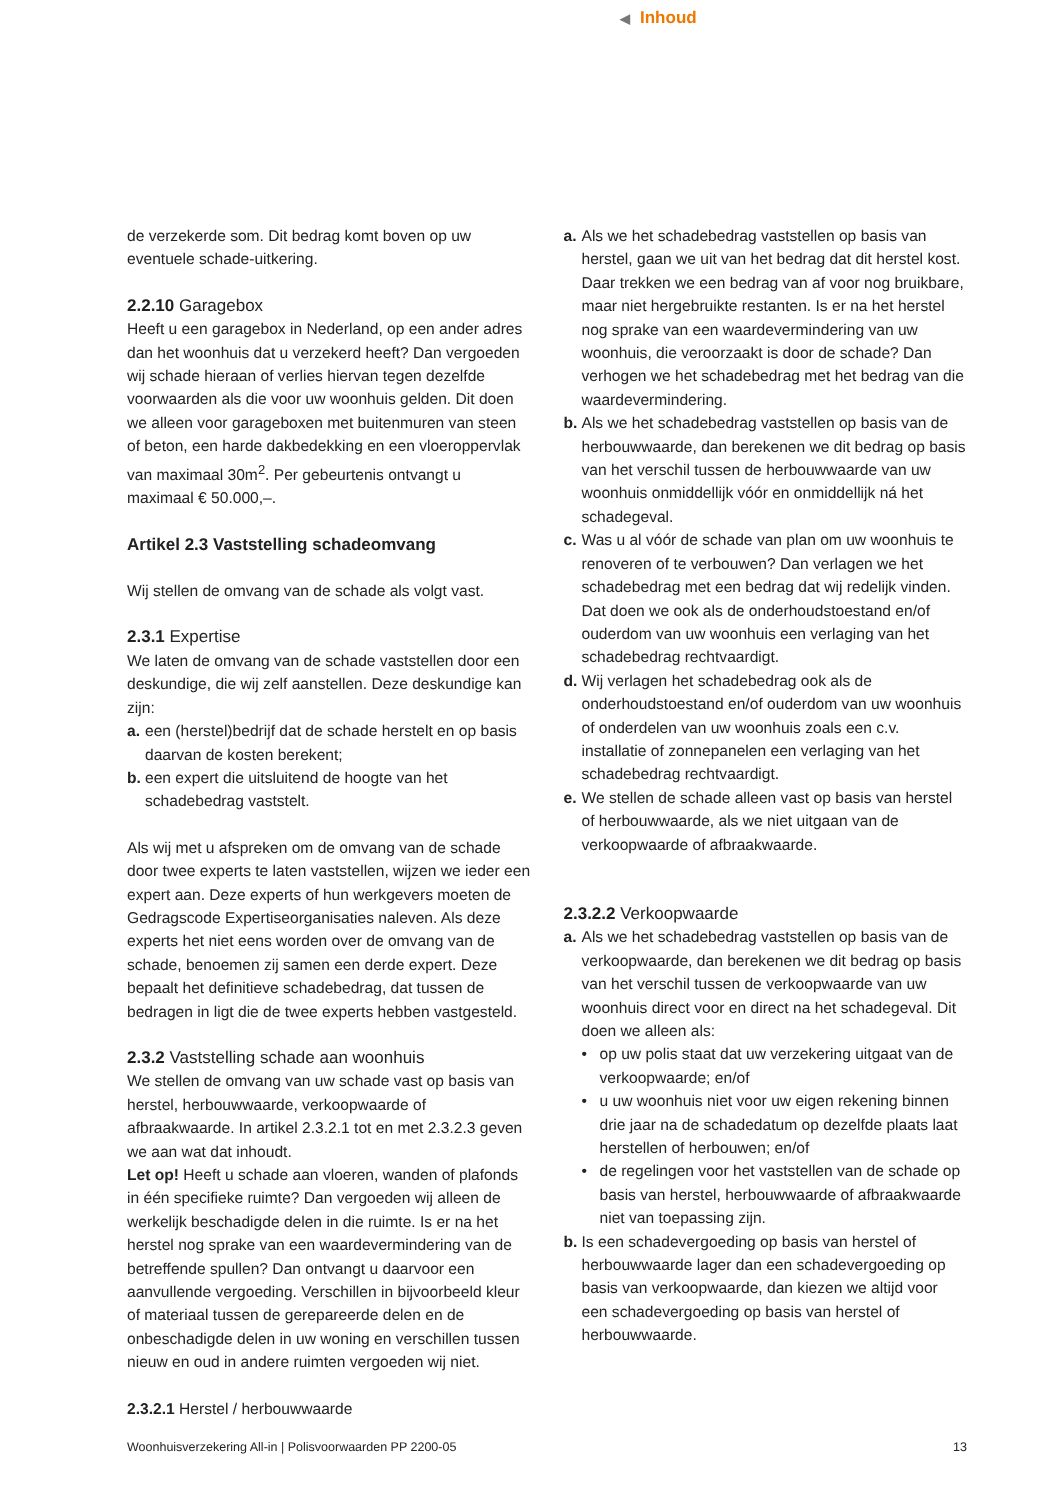◀ Inhoud
de verzekerde som. Dit bedrag komt boven op uw eventuele schade-uitkering.
2.2.10 Garagebox
Heeft u een garagebox in Nederland, op een ander adres dan het woonhuis dat u verzekerd heeft? Dan vergoeden wij schade hieraan of verlies hiervan tegen dezelfde voorwaarden als die voor uw woonhuis gelden. Dit doen we alleen voor garageboxen met buitenmuren van steen of beton, een harde dakbedekking en een vloeroppervlak van maximaal 30m<sup>2</sup>. Per gebeurtenis ontvangt u maximaal € 50.000,–.
Artikel 2.3 Vaststelling schadeomvang
Wij stellen de omvang van de schade als volgt vast.
2.3.1 Expertise
We laten de omvang van de schade vaststellen door een deskundige, die wij zelf aanstellen. Deze deskundige kan zijn:
a.
een (herstel)bedrijf dat de schade herstelt en op basis daarvan de kosten berekent;
b.
een expert die uitsluitend de hoogte van het schadebedrag vaststelt.
Als wij met u afspreken om de omvang van de schade door twee experts te laten vaststellen, wijzen we ieder een expert aan. Deze experts of hun werkgevers moeten de Gedragscode Expertiseorganisaties naleven. Als deze experts het niet eens worden over de omvang van de schade, benoemen zij samen een derde expert. Deze bepaalt het definitieve schadebedrag, dat tussen de bedragen in ligt die de twee experts hebben vastgesteld.
2.3.2 Vaststelling schade aan woonhuis
We stellen de omvang van uw schade vast op basis van herstel, herbouwwaarde, verkoopwaarde of afbraakwaarde. In artikel 2.3.2.1 tot en met 2.3.2.3 geven we aan wat dat inhoudt.
Let op! Heeft u schade aan vloeren, wanden of plafonds in één specifieke ruimte? Dan vergoeden wij alleen de werkelijk beschadigde delen in die ruimte. Is er na het herstel nog sprake van een waardevermindering van de betreffende spullen? Dan ontvangt u daarvoor een aanvullende vergoeding. Verschillen in bijvoorbeeld kleur of materiaal tussen de gerepareerde delen en de onbeschadigde delen in uw woning en verschillen tussen nieuw en oud in andere ruimten vergoeden wij niet.
2.3.2.1 Herstel / herbouwwaarde
a.
Als we het schadebedrag vaststellen op basis van herstel, gaan we uit van het bedrag dat dit herstel kost. Daar trekken we een bedrag van af voor nog bruikbare, maar niet hergebruikte restanten. Is er na het herstel nog sprake van een waardevermindering van uw woonhuis, die veroorzaakt is door de schade? Dan verhogen we het schadebedrag met het bedrag van die waardevermindering.
b.
Als we het schadebedrag vaststellen op basis van de herbouwwaarde, dan berekenen we dit bedrag op basis van het verschil tussen de herbouwwaarde van uw woonhuis onmiddellijk vóór en onmiddellijk ná het schadegeval.
c.
Was u al vóór de schade van plan om uw woonhuis te renoveren of te verbouwen? Dan verlagen we het schadebedrag met een bedrag dat wij redelijk vinden. Dat doen we ook als de onderhoudstoestand en/of ouderdom van uw woonhuis een verlaging van het schadebedrag rechtvaardigt.
d.
Wij verlagen het schadebedrag ook als de onderhoudstoestand en/of ouderdom van uw woonhuis of onderdelen van uw woonhuis zoals een c.v. installatie of zonnepanelen een verlaging van het schadebedrag rechtvaardigt.
e.
We stellen de schade alleen vast op basis van herstel of herbouwwaarde, als we niet uitgaan van de verkoopwaarde of afbraakwaarde.
2.3.2.2 Verkoopwaarde
a.
Als we het schadebedrag vaststellen op basis van de verkoopwaarde, dan berekenen we dit bedrag op basis van het verschil tussen de verkoopwaarde van uw woonhuis direct voor en direct na het schadegeval. Dit doen we alleen als:
• op uw polis staat dat uw verzekering uitgaat van de verkoopwaarde; en/of
• u uw woonhuis niet voor uw eigen rekening binnen drie jaar na de schadedatum op dezelfde plaats laat herstellen of herbouwen; en/of
• de regelingen voor het vaststellen van de schade op basis van herstel, herbouwwaarde of afbraakwaarde niet van toepassing zijn.
b.
Is een schadevergoeding op basis van herstel of herbouwwaarde lager dan een schadevergoeding op basis van verkoopwaarde, dan kiezen we altijd voor een schadevergoeding op basis van herstel of herbouwwaarde.
Woonhuisverzekering All-in | Polisvoorwaarden PP 2200-05 13